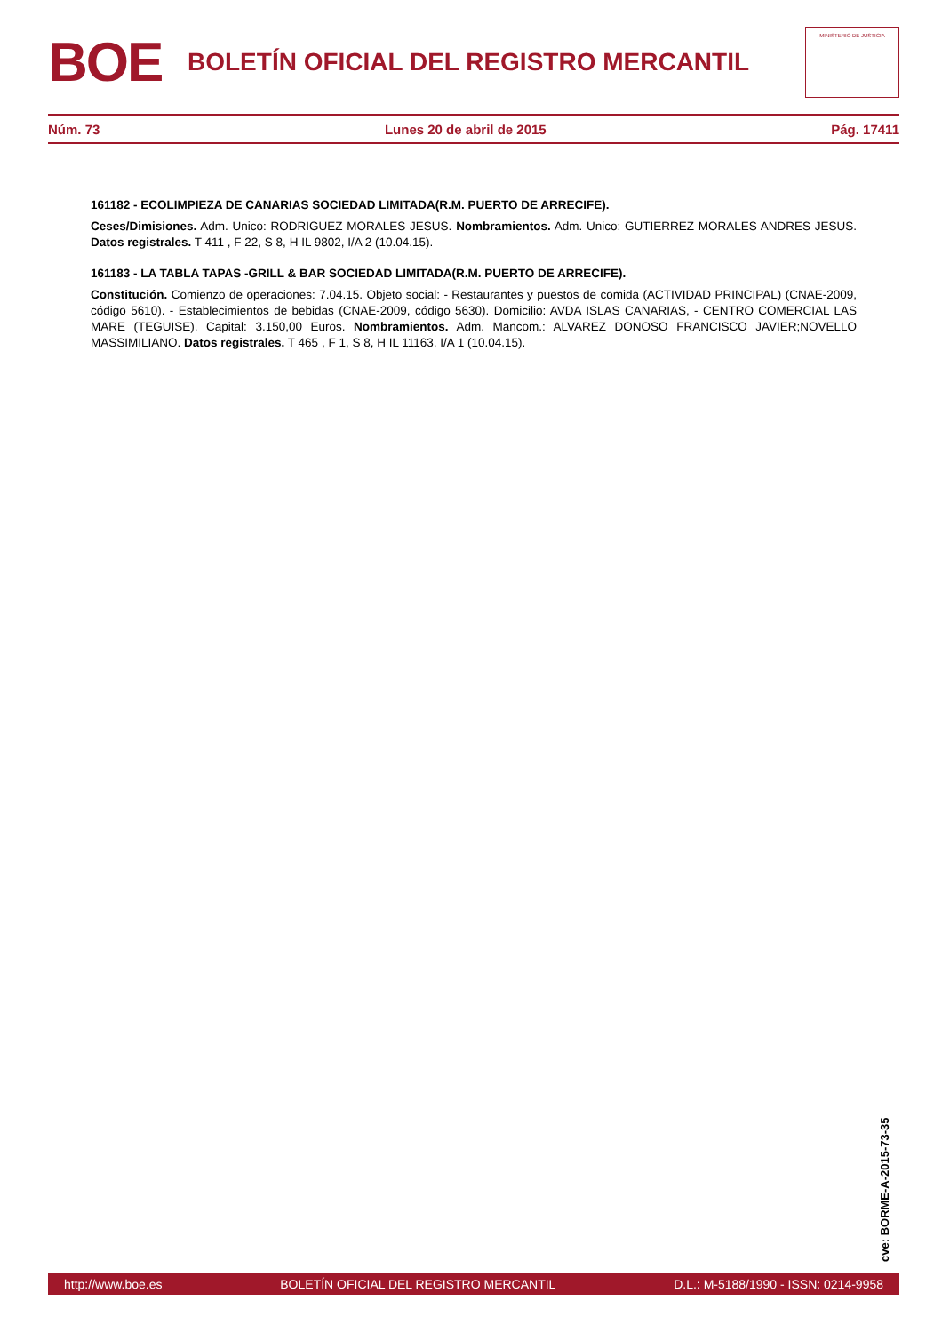B O E
BOLETÍN OFICIAL DEL REGISTRO MERCANTIL
MINISTERIO DE JUSTICIA
Núm. 73 Lunes 20 de abril de 2015 Pág. 17411
161182 - ECOLIMPIEZA DE CANARIAS SOCIEDAD LIMITADA(R.M. PUERTO DE ARRECIFE).
Ceses/Dimisiones. Adm. Unico: RODRIGUEZ MORALES JESUS. Nombramientos. Adm. Unico: GUTIERREZ MORALES ANDRES JESUS. Datos registrales. T 411 , F 22, S 8, H IL 9802, I/A 2 (10.04.15).
161183 - LA TABLA TAPAS -GRILL & BAR SOCIEDAD LIMITADA(R.M. PUERTO DE ARRECIFE).
Constitución. Comienzo de operaciones: 7.04.15. Objeto social: - Restaurantes y puestos de comida (ACTIVIDAD PRINCIPAL) (CNAE-2009, código 5610). - Establecimientos de bebidas (CNAE-2009, código 5630). Domicilio: AVDA ISLAS CANARIAS, - CENTRO COMERCIAL LAS MARE (TEGUISE). Capital: 3.150,00 Euros. Nombramientos. Adm. Mancom.: ALVAREZ DONOSO FRANCISCO JAVIER;NOVELLO MASSIMILIANO. Datos registrales. T 465 , F 1, S 8, H IL 11163, I/A 1 (10.04.15).
cve: BORME-A-2015-73-35
http://www.boe.es BOLETÍN OFICIAL DEL REGISTRO MERCANTIL D.L.: M-5188/1990 - ISSN: 0214-9958